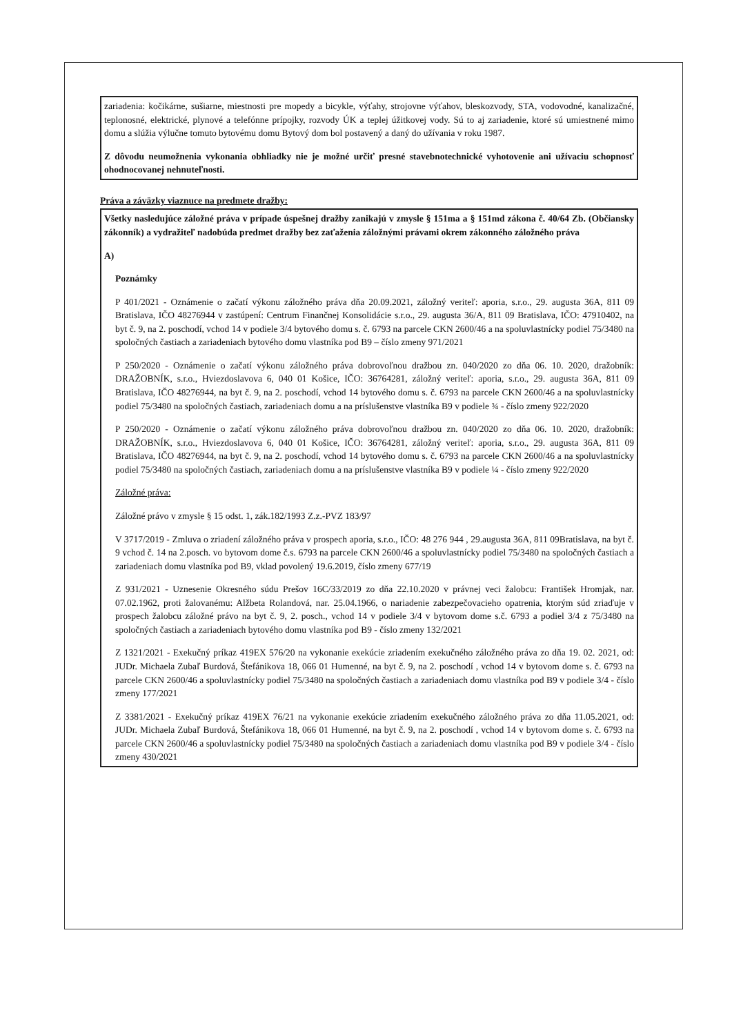zariadenia: kočikárne, sušiarne, miestnosti pre mopedy a bicykle, výťahy, strojovne výťahov, bleskozvody, STA, vodovodné, kanalizačné, teplonosné, elektrické, plynové a telefónne prípojky, rozvody ÚK a teplej úžitkovej vody. Sú to aj zariadenie, ktoré sú umiestnené mimo domu a slúžia výlučne tomuto bytovému domu Bytový dom bol postavený a daný do užívania v roku 1987.
Z dôvodu neumožnenia vykonania obhliadky nie je možné určiť presné stavebnotechnické vyhotovenie ani užívaciu schopnosť ohodnocovanej nehnuteľnosti.
Práva a záväzky viaznuce na predmete dražby:
Všetky nasledujúce záložné práva v prípade úspešnej dražby zanikajú v zmysle § 151ma a § 151md zákona č. 40/64 Zb. (Občiansky zákonník) a vydražiteľ nadobúda predmet dražby bez zaťaženia záložnými právami okrem zákonného záložného práva
A)
Poznámky
P 401/2021 - Oznámenie o začatí výkonu záložného práva dňa 20.09.2021, záložný veriteľ: aporia, s.r.o., 29. augusta 36A, 811 09 Bratislava, IČO 48276944 v zastúpení: Centrum Finančnej Konsolidácie s.r.o., 29. augusta 36/A, 811 09 Bratislava, IČO: 47910402, na byt č. 9, na 2. poschodí, vchod 14 v podiele 3/4 bytového domu s. č. 6793 na parcele CKN 2600/46 a na spoluvlastnícky podiel 75/3480 na spoločných častiach a zariadeniach bytového domu vlastníka pod B9 – číslo zmeny 971/2021
P 250/2020 - Oznámenie o začatí výkonu záložného práva dobrovoľnou dražbou zn. 040/2020 zo dňa 06. 10. 2020, dražobník: DRAŽOBNÍK, s.r.o., Hviezdoslavova 6, 040 01 Košice, IČO: 36764281, záložný veriteľ: aporia, s.r.o., 29. augusta 36A, 811 09 Bratislava, IČO 48276944, na byt č. 9, na 2. poschodí, vchod 14 bytového domu s. č. 6793 na parcele CKN 2600/46 a na spoluvlastnícky podiel 75/3480 na spoločných častiach, zariadeniach domu a na príslušenstve vlastníka B9 v podiele ¾ - číslo zmeny 922/2020
P 250/2020 - Oznámenie o začatí výkonu záložného práva dobrovoľnou dražbou zn. 040/2020 zo dňa 06. 10. 2020, dražobník: DRAŽOBNÍK, s.r.o., Hviezdoslavova 6, 040 01 Košice, IČO: 36764281, záložný veriteľ: aporia, s.r.o., 29. augusta 36A, 811 09 Bratislava, IČO 48276944, na byt č. 9, na 2. poschodí, vchod 14 bytového domu s. č. 6793 na parcele CKN 2600/46 a na spoluvlastnícky podiel 75/3480 na spoločných častiach, zariadeniach domu a na príslušenstve vlastníka B9 v podiele ¼ - číslo zmeny 922/2020
Záložné práva:
Záložné právo v zmysle § 15 odst. 1, zák.182/1993 Z.z.-PVZ 183/97
V 3717/2019 - Zmluva o zriadení záložného práva v prospech aporia, s.r.o., IČO: 48 276 944 , 29.augusta 36A, 811 09Bratislava, na byt č. 9 vchod č. 14 na 2.posch. vo bytovom dome č.s. 6793 na parcele CKN 2600/46 a spoluvlastnícky podiel 75/3480 na spoločných častiach a zariadeniach domu vlastníka pod B9, vklad povolený 19.6.2019, číslo zmeny 677/19
Z 931/2021 - Uznesenie Okresného súdu Prešov 16C/33/2019 zo dňa 22.10.2020 v právnej veci žalobcu: František Hromjak, nar. 07.02.1962, proti žalovanému: Alžbeta Rolandová, nar. 25.04.1966, o nariadenie zabezpečovacieho opatrenia, ktorým súd zriaďuje v prospech žalobcu záložné právo na byt č. 9, 2. posch., vchod 14 v podiele 3/4 v bytovom dome s.č. 6793 a podiel 3/4 z 75/3480 na spoločných častiach a zariadeniach bytového domu vlastníka pod B9 - číslo zmeny 132/2021
Z 1321/2021 - Exekučný príkaz 419EX 576/20 na vykonanie exekúcie zriadením exekučného záložného práva zo dňa 19. 02. 2021, od: JUDr. Michaela Zubaľ Burdová, Štefánikova 18, 066 01 Humenné, na byt č. 9, na 2. poschodí , vchod 14 v bytovom dome s. č. 6793 na parcele CKN 2600/46 a spoluvlastnícky podiel 75/3480 na spoločných častiach a zariadeniach domu vlastníka pod B9 v podiele 3/4 - číslo zmeny 177/2021
Z 3381/2021 - Exekučný príkaz 419EX 76/21 na vykonanie exekúcie zriadením exekučného záložného práva zo dňa 11.05.2021, od: JUDr. Michaela Zubaľ Burdová, Štefánikova 18, 066 01 Humenné, na byt č. 9, na 2. poschodí , vchod 14 v bytovom dome s. č. 6793 na parcele CKN 2600/46 a spoluvlastnícky podiel 75/3480 na spoločných častiach a zariadeniach domu vlastníka pod B9 v podiele 3/4 - číslo zmeny 430/2021